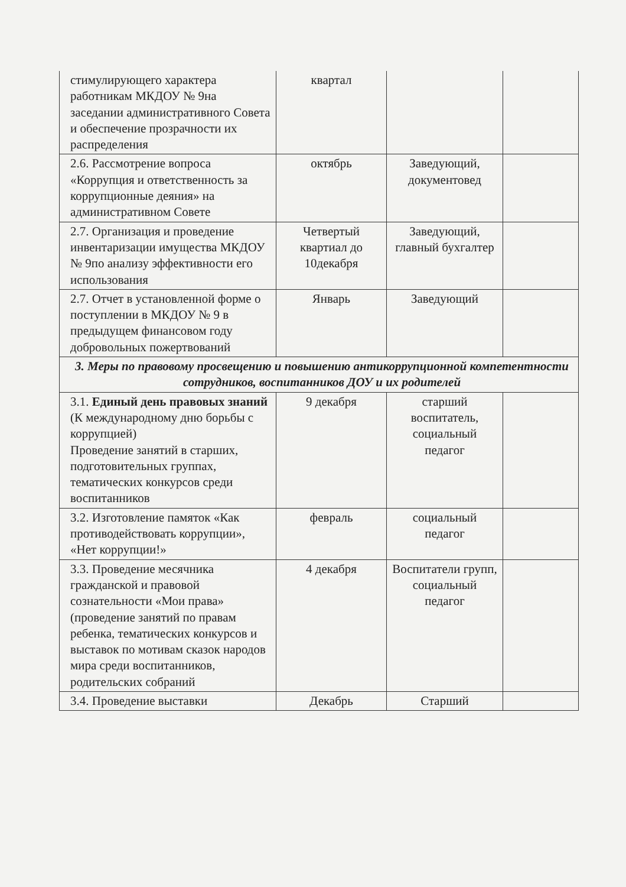| стимулирующего характера работникам МКДОУ № 9на заседании административного Совета и обеспечение прозрачности их распределения | квартал | | |
| 2.6. Рассмотрение вопроса «Коррупция и ответственность за коррупционные деяния» на административном Совете | октябрь | Заведующий, документовед | |
| 2.7. Организация и проведение инвентаризации имущества МКДОУ № 9по анализу эффективности его использования | Четвертый квартиал до 10декабря | Заведующий, главный бухгалтер | |
| 2.7. Отчет в установленной форме о поступлении в МКДОУ № 9 в предыдущем финансовом году добровольных пожертвований | Январь | Заведующий | |
| 3. Меры по правовому просвещению и повышению антикоррупционной компетентности сотрудников, воспитанников ДОУ и их родителей | | | |
| 3.1. Единый день правовых знаний (К международному дню борьбы с коррупцией) Проведение занятий в старших, подготовительных группах, тематических конкурсов среди воспитанников | 9 декабря | старший воспитатель, социальный педагог | |
| 3.2. Изготовление памяток «Как противодействовать коррупции», «Нет коррупции!» | февраль | социальный педагог | |
| 3.3. Проведение месячника гражданской и правовой сознательности «Мои права» (проведение занятий по правам ребенка, тематических конкурсов и выставок по мотивам сказок народов мира среди воспитанников, родительских собраний | 4 декабря | Воспитатели групп, социальный педагог | |
| 3.4. Проведение выставки | Декабрь | Старший | |